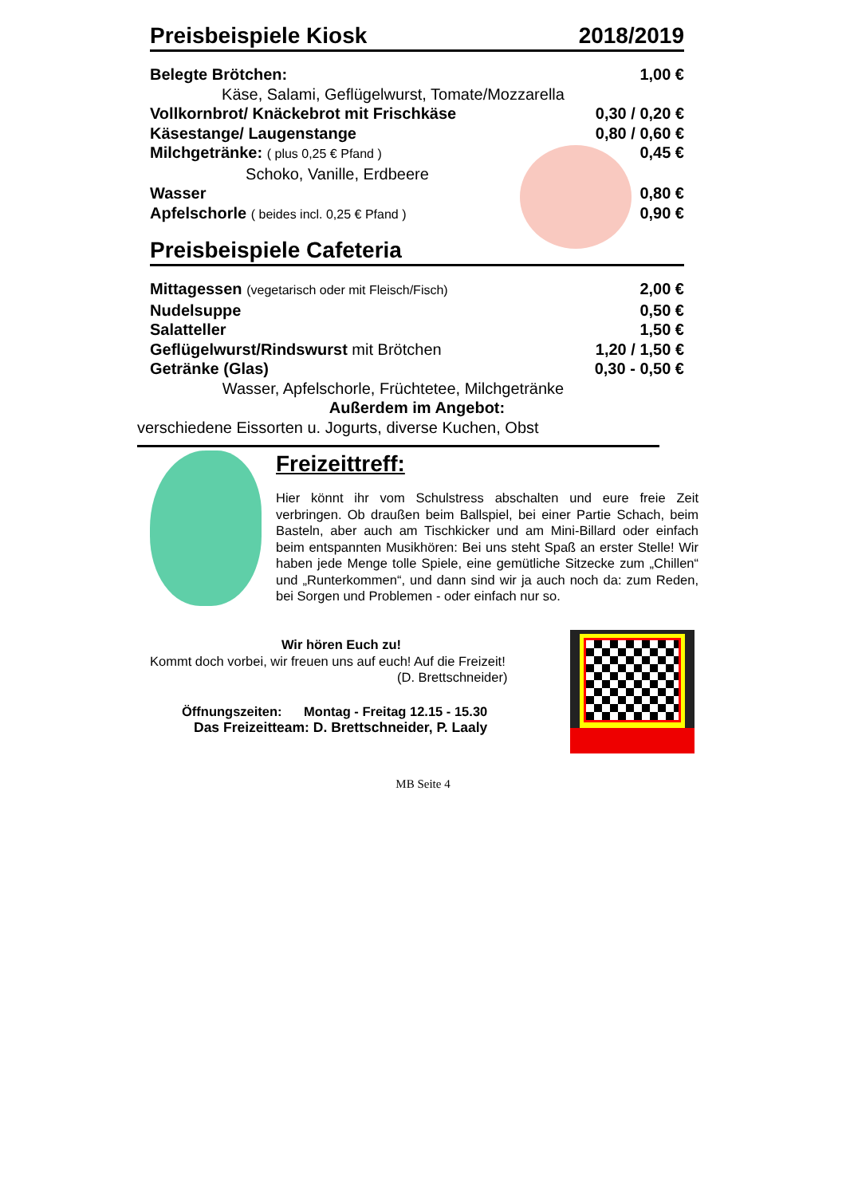Preisbeispiele Kiosk 2018/2019
Belegte Brötchen: 1,00 €
Käse, Salami, Geflügelwurst, Tomate/Mozzarella
Vollkornbrot/ Knäckebrot mit Frischkäse 0,30 / 0,20 €
Käsestange/ Laugenstange 0,80 / 0,60 €
Milchgetränke: ( plus 0,25 € Pfand ) 0,45 €
Schoko, Vanille, Erdbeere
Wasser 0,80 €
Apfelschorle ( beides incl. 0,25 € Pfand ) 0,90 €
Preisbeispiele Cafeteria
Mittagessen (vegetarisch oder mit Fleisch/Fisch) 2,00 €
Nudelsuppe 0,50 €
Salatteller 1,50 €
Geflügelwurst/Rindswurst mit Brötchen 1,20 / 1,50 €
Getränke (Glas) 0,30 - 0,50 €
Wasser, Apfelschorle, Früchtetee, Milchgetränke
Außerdem im Angebot:
verschiedene Eissorten u. Jogurts, diverse Kuchen, Obst
Freizeittreff:
Hier könnt ihr vom Schulstress abschalten und eure freie Zeit verbringen. Ob draußen beim Ballspiel, bei einer Partie Schach, beim Basteln, aber auch am Tischkicker und am Mini-Billard oder einfach beim entspannten Musikhören: Bei uns steht Spaß an erster Stelle! Wir haben jede Menge tolle Spiele, eine gemütliche Sitzecke zum „Chillen“ und „Runterkommen“, und dann sind wir ja auch noch da: zum Reden, bei Sorgen und Problemen - oder einfach nur so.
Wir hören Euch zu!
Kommt doch vorbei, wir freuen uns auf euch! Auf die Freizeit!
(D. Brettschneider)
Öffnungszeiten: Montag - Freitag 12.15 - 15.30
Das Freizeitteam: D. Brettschneider, P. Laaly
MB Seite 4